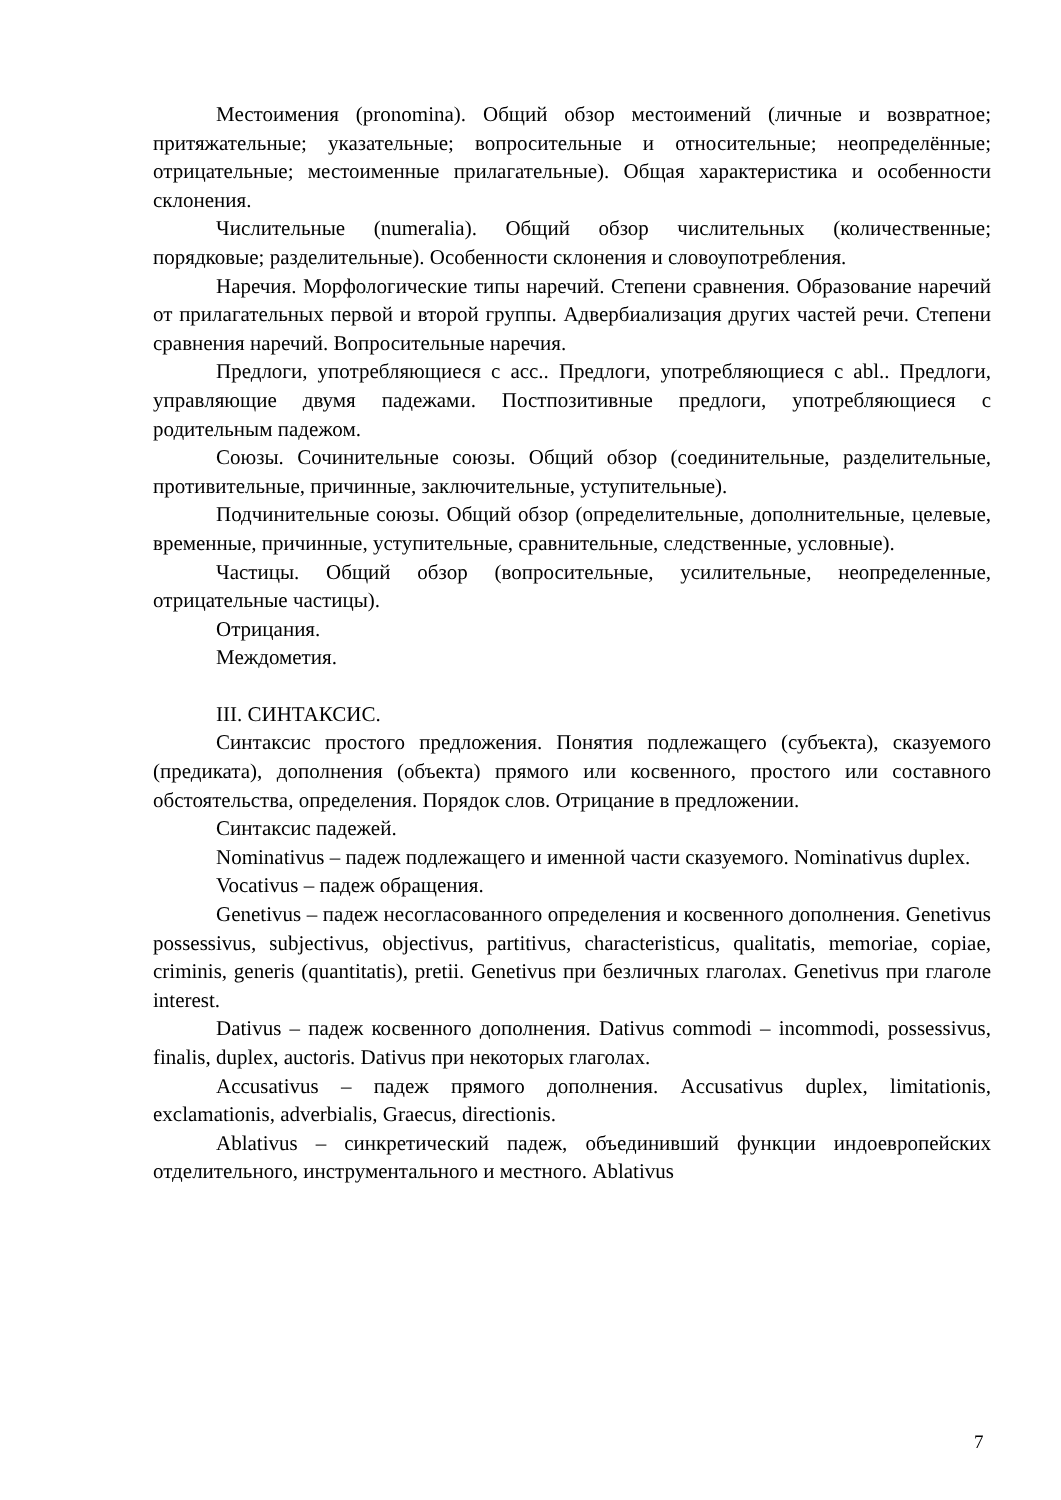Местоимения (pronomina). Общий обзор местоимений (личные и возвратное; притяжательные; указательные; вопросительные и относительные; неопределённые; отрицательные; местоименные прилагательные). Общая характеристика и особенности склонения.
Числительные (numeralia). Общий обзор числительных (количественные; порядковые; разделительные). Особенности склонения и словоупотребления.
Наречия. Морфологические типы наречий. Степени сравнения. Образование наречий от прилагательных первой и второй группы. Адвербиализация других частей речи. Степени сравнения наречий. Вопросительные наречия.
Предлоги, употребляющиеся с acc.. Предлоги, употребляющиеся с abl.. Предлоги, управляющие двумя падежами. Постпозитивные предлоги, употребляющиеся с родительным падежом.
Союзы. Сочинительные союзы. Общий обзор (соединительные, разделительные, противительные, причинные, заключительные, уступительные).
Подчинительные союзы. Общий обзор (определительные, дополнительные, целевые, временные, причинные, уступительные, сравнительные, следственные, условные).
Частицы. Общий обзор (вопросительные, усилительные, неопределенные, отрицательные частицы).
Отрицания.
Междометия.
III. СИНТАКСИС.
Синтаксис простого предложения. Понятия подлежащего (субъекта), сказуемого (предиката), дополнения (объекта) прямого или косвенного, простого или составного обстоятельства, определения. Порядок слов. Отрицание в предложении.
Синтаксис падежей.
Nominativus – падеж подлежащего и именной части сказуемого. Nominativus duplex.
Vocativus – падеж обращения.
Genetivus – падеж несогласованного определения и косвенного дополнения. Genetivus possessivus, subjectivus, objectivus, partitivus, characteristicus, qualitatis, memoriae, copiae, criminis, generis (quantitatis), pretii. Genetivus при безличных глаголах. Genetivus при глаголе interest.
Dativus – падеж косвенного дополнения. Dativus commodi – incommodi, possessivus, finalis, duplex, auctoris. Dativus при некоторых глаголах.
Accusativus – падеж прямого дополнения. Accusativus duplex, limitationis, exclamationis, adverbialis, Graecus, directionis.
Ablativus – синкретический падеж, объединивший функции индоевропейских отделительного, инструментального и местного. Ablativus
7